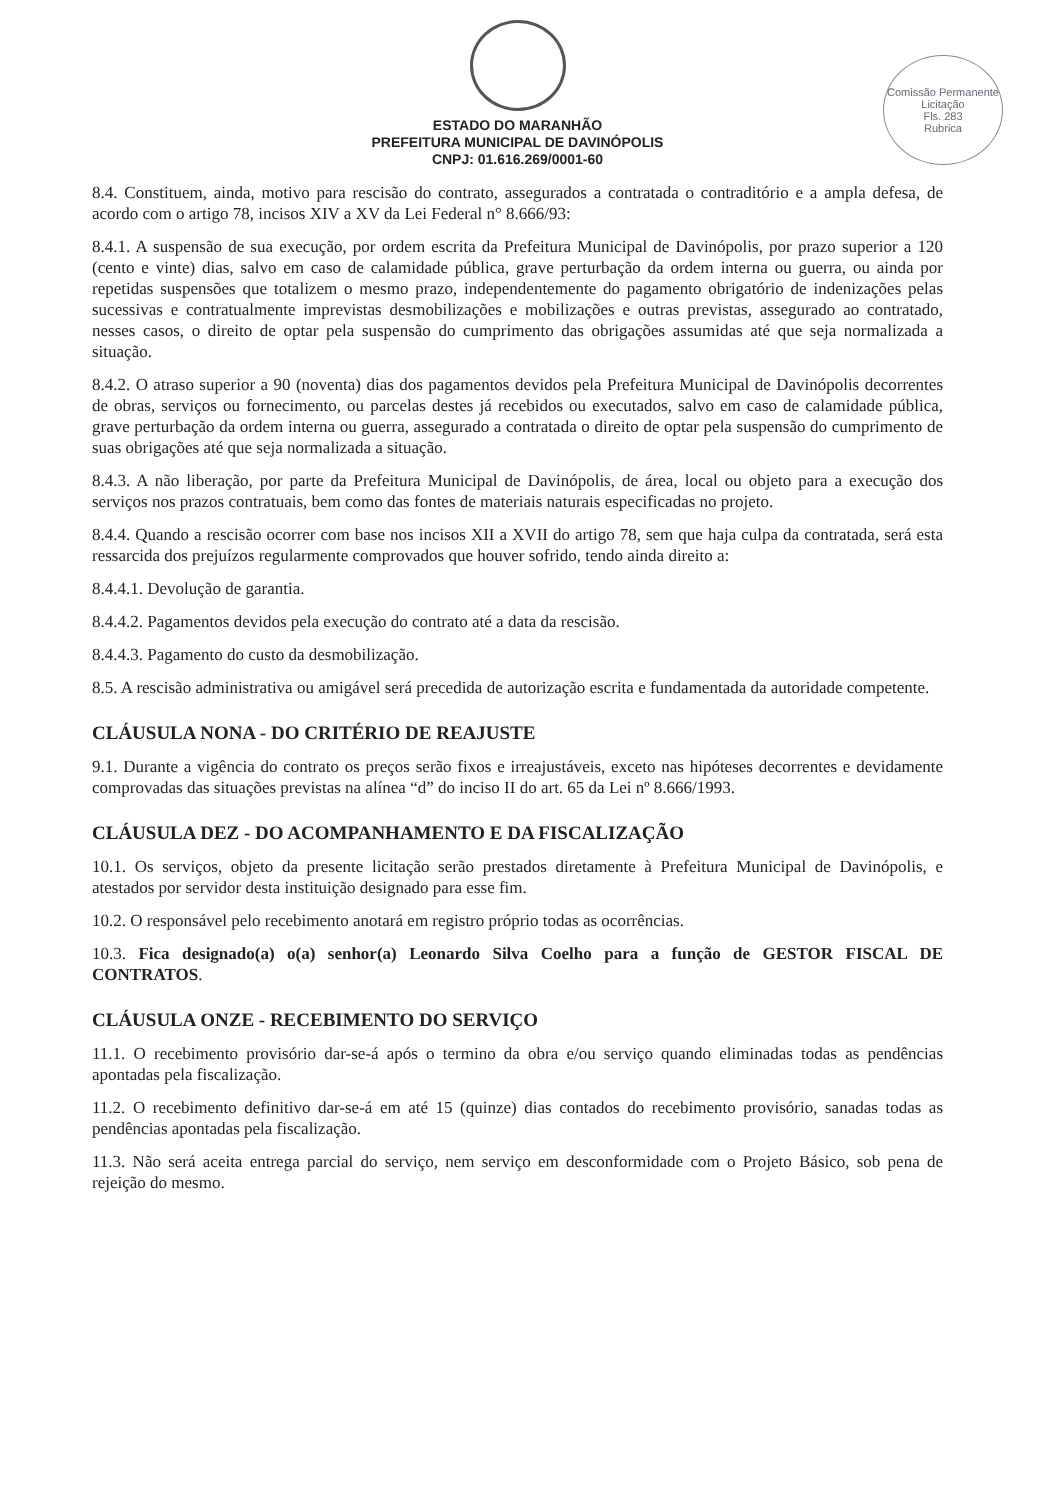Comissão Permanente Licitação
Fls. 283
Rubrica
ESTADO DO MARANHÃO
PREFEITURA MUNICIPAL DE DAVINÓPOLIS
CNPJ: 01.616.269/0001-60
8.4. Constituem, ainda, motivo para rescisão do contrato, assegurados a contratada o contraditório e a ampla defesa, de acordo com o artigo 78, incisos XIV a XV da Lei Federal n° 8.666/93:
8.4.1. A suspensão de sua execução, por ordem escrita da Prefeitura Municipal de Davinópolis, por prazo superior a 120 (cento e vinte) dias, salvo em caso de calamidade pública, grave perturbação da ordem interna ou guerra, ou ainda por repetidas suspensões que totalizem o mesmo prazo, independentemente do pagamento obrigatório de indenizações pelas sucessivas e contratualmente imprevistas desmobilizações e mobilizações e outras previstas, assegurado ao contratado, nesses casos, o direito de optar pela suspensão do cumprimento das obrigações assumidas até que seja normalizada a situação.
8.4.2. O atraso superior a 90 (noventa) dias dos pagamentos devidos pela Prefeitura Municipal de Davinópolis decorrentes de obras, serviços ou fornecimento, ou parcelas destes já recebidos ou executados, salvo em caso de calamidade pública, grave perturbação da ordem interna ou guerra, assegurado a contratada o direito de optar pela suspensão do cumprimento de suas obrigações até que seja normalizada a situação.
8.4.3. A não liberação, por parte da Prefeitura Municipal de Davinópolis, de área, local ou objeto para a execução dos serviços nos prazos contratuais, bem como das fontes de materiais naturais especificadas no projeto.
8.4.4. Quando a rescisão ocorrer com base nos incisos XII a XVII do artigo 78, sem que haja culpa da contratada, será esta ressarcida dos prejuízos regularmente comprovados que houver sofrido, tendo ainda direito a:
8.4.4.1. Devolução de garantia.
8.4.4.2. Pagamentos devidos pela execução do contrato até a data da rescisão.
8.4.4.3. Pagamento do custo da desmobilização.
8.5. A rescisão administrativa ou amigável será precedida de autorização escrita e fundamentada da autoridade competente.
CLÁUSULA NONA - DO CRITÉRIO DE REAJUSTE
9.1. Durante a vigência do contrato os preços serão fixos e irreajustáveis, exceto nas hipóteses decorrentes e devidamente comprovadas das situações previstas na alínea “d” do inciso II do art. 65 da Lei nº 8.666/1993.
CLÁUSULA DEZ - DO ACOMPANHAMENTO E DA FISCALIZAÇÃO
10.1. Os serviços, objeto da presente licitação serão prestados diretamente à Prefeitura Municipal de Davinópolis, e atestados por servidor desta instituição designado para esse fim.
10.2. O responsável pelo recebimento anotará em registro próprio todas as ocorrências.
10.3. Fica designado(a) o(a) senhor(a) Leonardo Silva Coelho para a função de GESTOR FISCAL DE CONTRATOS.
CLÁUSULA ONZE - RECEBIMENTO DO SERVIÇO
11.1. O recebimento provisório dar-se-á após o termino da obra e/ou serviço quando eliminadas todas as pendências apontadas pela fiscalização.
11.2. O recebimento definitivo dar-se-á em até 15 (quinze) dias contados do recebimento provisório, sanadas todas as pendências apontadas pela fiscalização.
11.3. Não será aceita entrega parcial do serviço, nem serviço em desconformidade com o Projeto Básico, sob pena de rejeição do mesmo.